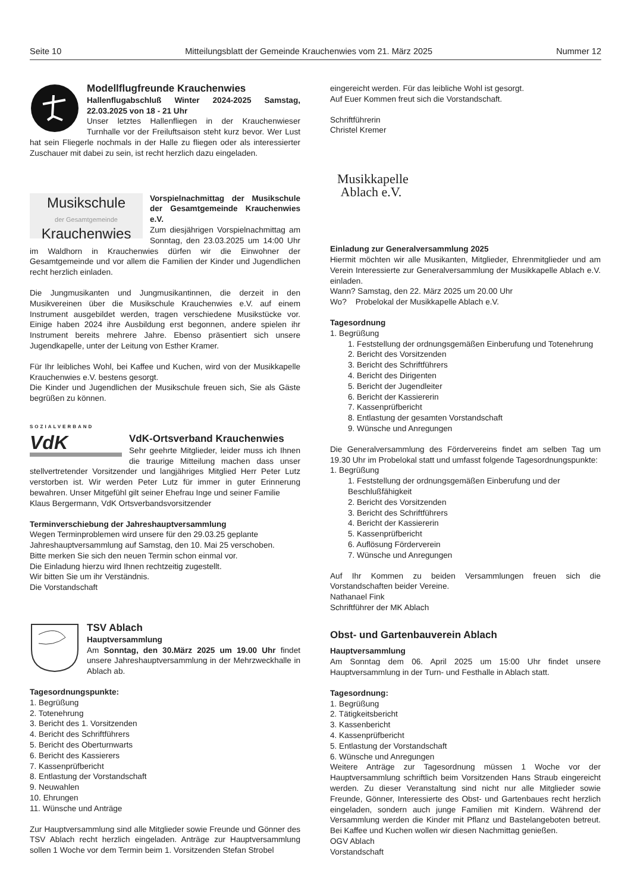Seite 10 Mitteilungsblatt der Gemeinde Krauchenwies vom 21. März 2025 Nummer 12
Modellflugfreunde Krauchenwies
Hallenflugabschluß Winter 2024-2025 Samstag, 22.03.2025 von 18 - 21 Uhr
Unser letztes Hallenfliegen in der Krauchenwieser Turnhalle vor der Freiluftsaison steht kurz bevor. Wer Lust hat sein Fliegerle nochmals in der Halle zu fliegen oder als interessierter Zuschauer mit dabei zu sein, ist recht herzlich dazu eingeladen.
Musikschule
der Gesamtgemeinde
Krauchenwies
Vorspielnachmittag der Musikschule der Gesamtgemeinde Krauchenwies e.V.
Zum diesjährigen Vorspielnachmittag am Sonntag, den 23.03.2025 um 14:00 Uhr im Waldhorn in Krauchenwies dürfen wir die Einwohner der Gesamtgemeinde und vor allem die Familien der Kinder und Jugendlichen recht herzlich einladen.
Die Jungmusikanten und Jungmusikantinnen, die derzeit in den Musikvereinen über die Musikschule Krauchenwies e.V. auf einem Instrument ausgebildet werden, tragen verschiedene Musikstücke vor. Einige haben 2024 ihre Ausbildung erst begonnen, andere spielen ihr Instrument bereits mehrere Jahre. Ebenso präsentiert sich unsere Jugendkapelle, unter der Leitung von Esther Kramer.
Für Ihr leibliches Wohl, bei Kaffee und Kuchen, wird von der Musikkapelle Krauchenwies e.V. bestens gesorgt.
Die Kinder und Jugendlichen der Musikschule freuen sich, Sie als Gäste begrüßen zu können.
SOZIALVERBAND
VdK
VdK-Ortsverband Krauchenwies
Sehr geehrte Mitglieder, leider muss ich Ihnen die traurige Mitteilung machen dass unser stellvertretender Vorsitzender und langjähriges Mitglied Herr Peter Lutz verstorben ist. Wir werden Peter Lutz für immer in guter Erinnerung bewahren. Unser Mitgefühl gilt seiner Ehefrau Inge und seiner Familie
Klaus Bergermann, VdK Ortsverbandsvorsitzender
Terminverschiebung der Jahreshauptversammlung
Wegen Terminproblemen wird unsere für den 29.03.25 geplante Jahreshauptversammlung auf Samstag, den 10. Mai 25 verschoben.
Bitte merken Sie sich den neuen Termin schon einmal vor.
Die Einladung hierzu wird Ihnen rechtzeitig zugestellt.
Wir bitten Sie um ihr Verständnis.
Die Vorstandschaft
TSV Ablach
Hauptversammlung
Am Sonntag, den 30.März 2025 um 19.00 Uhr findet unsere Jahreshauptversammlung in der Mehrzweckhalle in Ablach ab.
Tagesordnungspunkte:
1. Begrüßung
2. Totenehrung
3. Bericht des 1. Vorsitzenden
4. Bericht des Schriftführers
5. Bericht des Oberturnwarts
6. Bericht des Kassierers
7. Kassenprüfbericht
8. Entlastung der Vorstandschaft
9. Neuwahlen
10. Ehrungen
11. Wünsche und Anträge
Zur Hauptversammlung sind alle Mitglieder sowie Freunde und Gönner des TSV Ablach recht herzlich eingeladen. Anträge zur Hauptversammlung sollen 1 Woche vor dem Termin beim 1. Vorsitzenden Stefan Strobel
eingereicht werden. Für das leibliche Wohl ist gesorgt.
Auf Euer Kommen freut sich die Vorstandschaft.
Schriftführerin
Christel Kremer
Musikkapelle
Ablach e.V.
Einladung zur Generalversammlung 2025
Hiermit möchten wir alle Musikanten, Mitglieder, Ehrenmitglieder und am Verein Interessierte zur Generalversammlung der Musikkapelle Ablach e.V. einladen.
Wann? Samstag, den 22. März 2025 um 20.00 Uhr
Wo? Probelokal der Musikkapelle Ablach e.V.
Tagesordnung
1. Begrüßung
1. Feststellung der ordnungsgemäßen Einberufung und Totenehrung
2. Bericht des Vorsitzenden
3. Bericht des Schriftführers
4. Bericht des Dirigenten
5. Bericht der Jugendleiter
6. Bericht der Kassiererin
7. Kassenprüfbericht
8. Entlastung der gesamten Vorstandschaft
9. Wünsche und Anregungen
Die Generalversammlung des Fördervereins findet am selben Tag um 19.30 Uhr im Probelokal statt und umfasst folgende Tagesordnungspunkte:
1. Begrüßung
1. Feststellung der ordnungsgemäßen Einberufung und der Beschlußfähigkeit
2. Bericht des Vorsitzenden
3. Bericht des Schriftführers
4. Bericht der Kassiererin
5. Kassenprüfbericht
6. Auflösung Förderverein
7. Wünsche und Anregungen
Auf Ihr Kommen zu beiden Versammlungen freuen sich die Vorstandschaften beider Vereine.
Nathanael Fink
Schriftführer der MK Ablach
Obst- und Gartenbauverein Ablach
Hauptversammlung
Am Sonntag dem 06. April 2025 um 15:00 Uhr findet unsere Hauptversammlung in der Turn- und Festhalle in Ablach statt.
Tagesordnung:
1. Begrüßung
2. Tätigkeitsbericht
3. Kassenbericht
4. Kassenprüfbericht
5. Entlastung der Vorstandschaft
6. Wünsche und Anregungen
Weitere Anträge zur Tagesordnung müssen 1 Woche vor der Hauptversammlung schriftlich beim Vorsitzenden Hans Straub eingereicht werden. Zu dieser Veranstaltung sind nicht nur alle Mitglieder sowie Freunde, Gönner, Interessierte des Obst- und Gartenbaues recht herzlich eingeladen, sondern auch junge Familien mit Kindern. Während der Versammlung werden die Kinder mit Pflanz und Bastelangeboten betreut. Bei Kaffee und Kuchen wollen wir diesen Nachmittag genießen.
OGV Ablach
Vorstandschaft